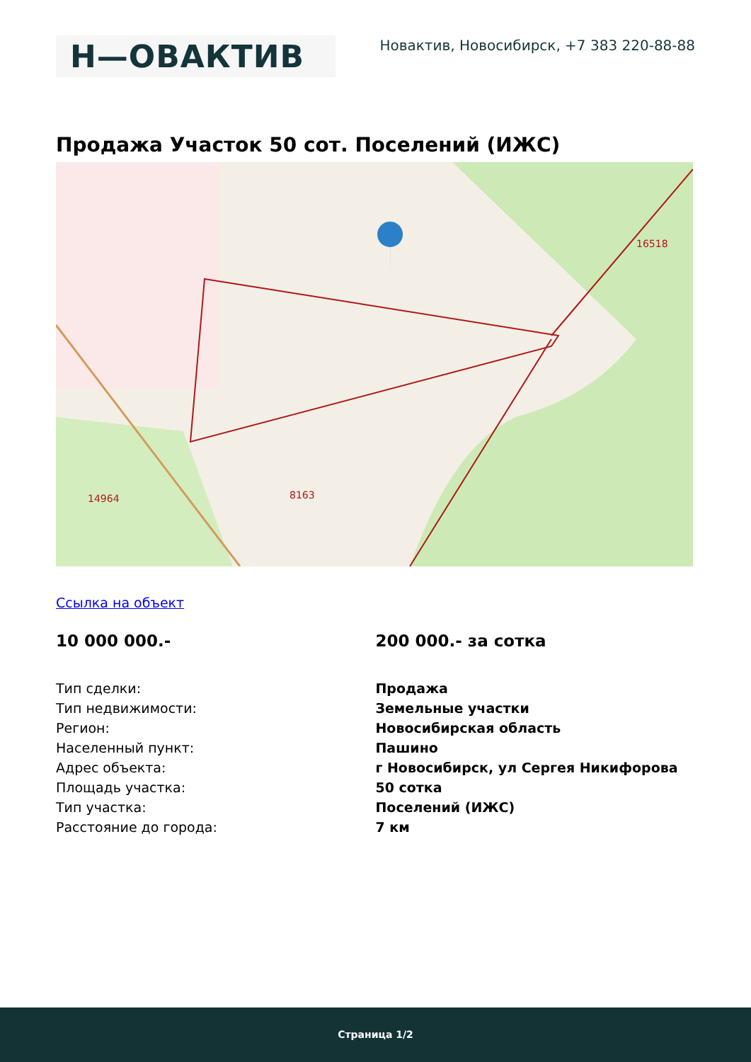Н—ОВАКТИВ
Новактив, Новосибирск, +7 383 220-88-88
Продажа Участок 50 сот. Поселений (ИЖС)
8163
14964
16518
Ссылка на объект
10 000 000.- 200 000.- за сотка
| Тип сделки: | Продажа |
| Тип недвижимости: | Земельные участки |
| Регион: | Новосибирская область |
| Населенный пункт: | Пашино |
| Адрес объекта: | г Новосибирск, ул Сергея Никифорова |
| Площадь участка: | 50 сотка |
| Тип участка: | Поселений (ИЖС) |
| Расстояние до города: | 7 км |
Страница 1/2